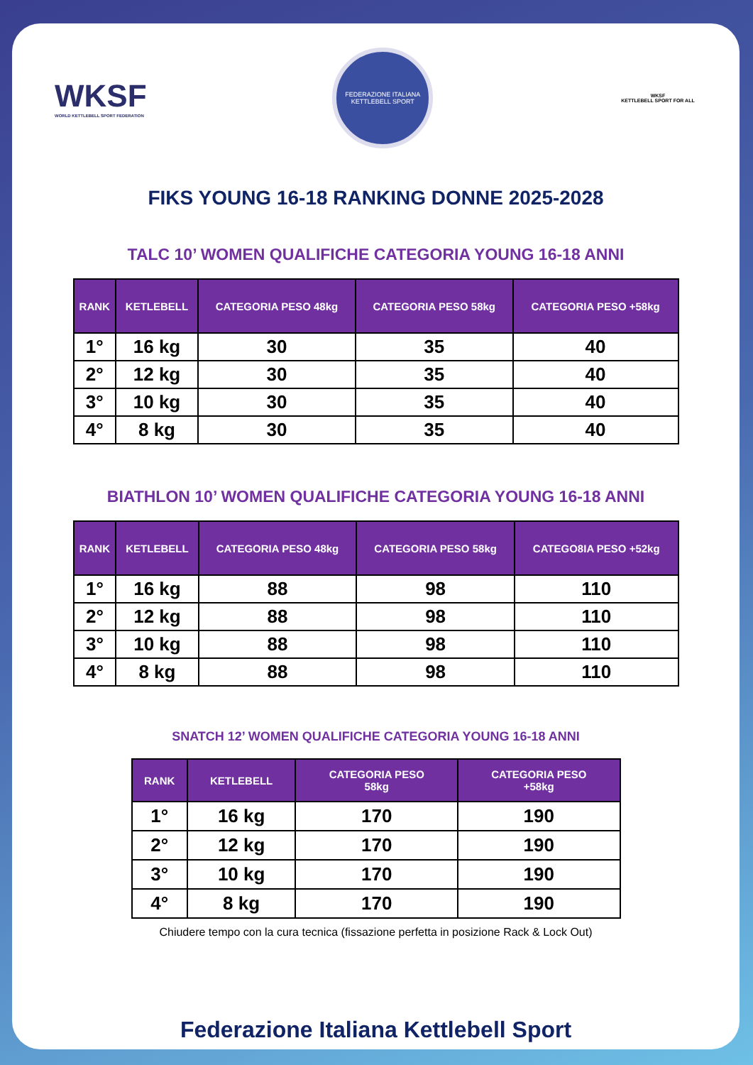WKSF
WORLD KETTLEBELL SPORT FEDERATION
FEDERAZIONE ITALIANA KETTLEBELL SPORT
WKSF
KETTLEBELL SPORT FOR ALL
FIKS YOUNG 16-18 RANKING DONNE 2025-2028
TALC 10’ WOMEN QUALIFICHE CATEGORIA YOUNG 16-18 ANNI
| RANK | KETLEBELL | CATEGORIA PESO 48kg | CATEGORIA PESO 58kg | CATEGORIA PESO +58kg |
| --- | --- | --- | --- | --- |
| 1° | 16 kg | 30 | 35 | 40 |
| 2° | 12 kg | 30 | 35 | 40 |
| 3° | 10 kg | 30 | 35 | 40 |
| 4° | 8 kg | 30 | 35 | 40 |
BIATHLON 10’ WOMEN QUALIFICHE CATEGORIA YOUNG 16-18 ANNI
| RANK | KETLEBELL | CATEGORIA PESO 48kg | CATEGORIA PESO 58kg | CATEGO8IA PESO +52kg |
| --- | --- | --- | --- | --- |
| 1° | 16 kg | 88 | 98 | 110 |
| 2° | 12 kg | 88 | 98 | 110 |
| 3° | 10 kg | 88 | 98 | 110 |
| 4° | 8 kg | 88 | 98 | 110 |
SNATCH 12’ WOMEN QUALIFICHE CATEGORIA YOUNG 16-18 ANNI
| RANK | KETLEBELL | CATEGORIA PESO 58kg | CATEGORIA PESO +58kg |
| --- | --- | --- | --- |
| 1° | 16 kg | 170 | 190 |
| 2° | 12 kg | 170 | 190 |
| 3° | 10 kg | 170 | 190 |
| 4° | 8 kg | 170 | 190 |
Chiudere tempo con la cura tecnica (fissazione perfetta in posizione Rack & Lock Out)
Federazione Italiana Kettlebell Sport